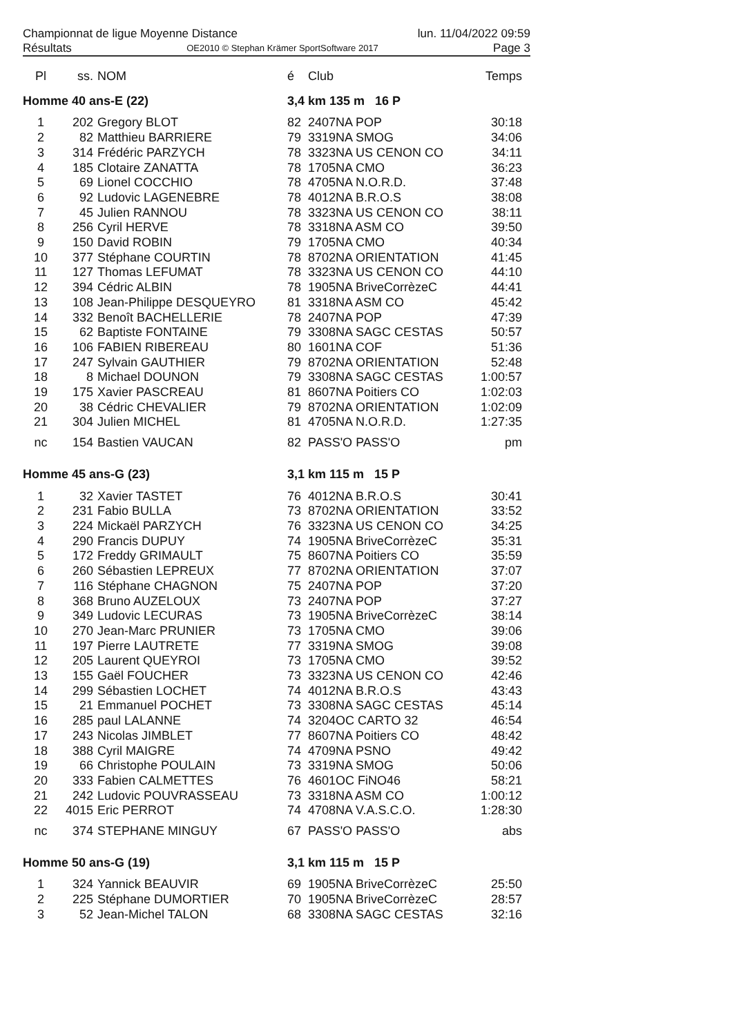Championnat de ligue Moyenne Distance lun. 11/04/2022 09:59
Résultats OE2010 © Stephan Krämer SportSoftware 2017 Page 3
| Pl | ss. | NOM | é | Club | Temps |
| --- | --- | --- | --- | --- | --- |
| Homme 40 ans-E (22) | | | 3,4 km 135 m 16 P | | |
| 1 | 202 | Gregory BLOT | 82 | 2407NA POP | 30:18 |
| 2 | 82 | Matthieu BARRIERE | 79 | 3319NA SMOG | 34:06 |
| 3 | 314 | Frédéric PARZYCH | 78 | 3323NA US CENON CO | 34:11 |
| 4 | 185 | Clotaire ZANATTA | 78 | 1705NA CMO | 36:23 |
| 5 | 69 | Lionel COCCHIO | 78 | 4705NA N.O.R.D. | 37:48 |
| 6 | 92 | Ludovic LAGENEBRE | 78 | 4012NA B.R.O.S | 38:08 |
| 7 | 45 | Julien RANNOU | 78 | 3323NA US CENON CO | 38:11 |
| 8 | 256 | Cyril HERVE | 78 | 3318NA ASM CO | 39:50 |
| 9 | 150 | David ROBIN | 79 | 1705NA CMO | 40:34 |
| 10 | 377 | Stéphane COURTIN | 78 | 8702NA ORIENTATION | 41:45 |
| 11 | 127 | Thomas LEFUMAT | 78 | 3323NA US CENON CO | 44:10 |
| 12 | 394 | Cédric ALBIN | 78 | 1905NA BriveCorrèzeC | 44:41 |
| 13 | 108 | Jean-Philippe DESQUEYRO | 81 | 3318NA ASM CO | 45:42 |
| 14 | 332 | Benoît BACHELLERIE | 78 | 2407NA POP | 47:39 |
| 15 | 62 | Baptiste FONTAINE | 79 | 3308NA SAGC CESTAS | 50:57 |
| 16 | 106 | FABIEN RIBEREAU | 80 | 1601NA COF | 51:36 |
| 17 | 247 | Sylvain GAUTHIER | 79 | 8702NA ORIENTATION | 52:48 |
| 18 | 8 | Michael DOUNON | 79 | 3308NA SAGC CESTAS | 1:00:57 |
| 19 | 175 | Xavier PASCREAU | 81 | 8607NA Poitiers CO | 1:02:03 |
| 20 | 38 | Cédric CHEVALIER | 79 | 8702NA ORIENTATION | 1:02:09 |
| 21 | 304 | Julien MICHEL | 81 | 4705NA N.O.R.D. | 1:27:35 |
| nc | 154 | Bastien VAUCAN | 82 | PASS'O PASS'O | pm |
| Homme 45 ans-G (23) | | | 3,1 km 115 m 15 P | | |
| 1 | 32 | Xavier TASTET | 76 | 4012NA B.R.O.S | 30:41 |
| 2 | 231 | Fabio BULLA | 73 | 8702NA ORIENTATION | 33:52 |
| 3 | 224 | Mickaël PARZYCH | 76 | 3323NA US CENON CO | 34:25 |
| 4 | 290 | Francis DUPUY | 74 | 1905NA BriveCorrèzeC | 35:31 |
| 5 | 172 | Freddy GRIMAULT | 75 | 8607NA Poitiers CO | 35:59 |
| 6 | 260 | Sébastien LEPREUX | 77 | 8702NA ORIENTATION | 37:07 |
| 7 | 116 | Stéphane CHAGNON | 75 | 2407NA POP | 37:20 |
| 8 | 368 | Bruno AUZELOUX | 73 | 2407NA POP | 37:27 |
| 9 | 349 | Ludovic LECURAS | 73 | 1905NA BriveCorrèzeC | 38:14 |
| 10 | 270 | Jean-Marc PRUNIER | 73 | 1705NA CMO | 39:06 |
| 11 | 197 | Pierre LAUTRETE | 77 | 3319NA SMOG | 39:08 |
| 12 | 205 | Laurent QUEYROI | 73 | 1705NA CMO | 39:52 |
| 13 | 155 | Gaël FOUCHER | 73 | 3323NA US CENON CO | 42:46 |
| 14 | 299 | Sébastien LOCHET | 74 | 4012NA B.R.O.S | 43:43 |
| 15 | 21 | Emmanuel POCHET | 73 | 3308NA SAGC CESTAS | 45:14 |
| 16 | 285 | paul LALANNE | 74 | 3204OC CARTO 32 | 46:54 |
| 17 | 243 | Nicolas JIMBLET | 77 | 8607NA Poitiers CO | 48:42 |
| 18 | 388 | Cyril MAIGRE | 74 | 4709NA PSNO | 49:42 |
| 19 | 66 | Christophe POULAIN | 73 | 3319NA SMOG | 50:06 |
| 20 | 333 | Fabien CALMETTES | 76 | 4601OC FiNO46 | 58:21 |
| 21 | 242 | Ludovic POUVRASSEAU | 73 | 3318NA ASM CO | 1:00:12 |
| 22 | 4015 | Eric PERROT | 74 | 4708NA V.A.S.C.O. | 1:28:30 |
| nc | 374 | STEPHANE MINGUY | 67 | PASS'O PASS'O | abs |
| Homme 50 ans-G (19) | | | 3,1 km 115 m 15 P | | |
| 1 | 324 | Yannick BEAUVIR | 69 | 1905NA BriveCorrèzeC | 25:50 |
| 2 | 225 | Stéphane DUMORTIER | 70 | 1905NA BriveCorrèzeC | 28:57 |
| 3 | 52 | Jean-Michel TALON | 68 | 3308NA SAGC CESTAS | 32:16 |